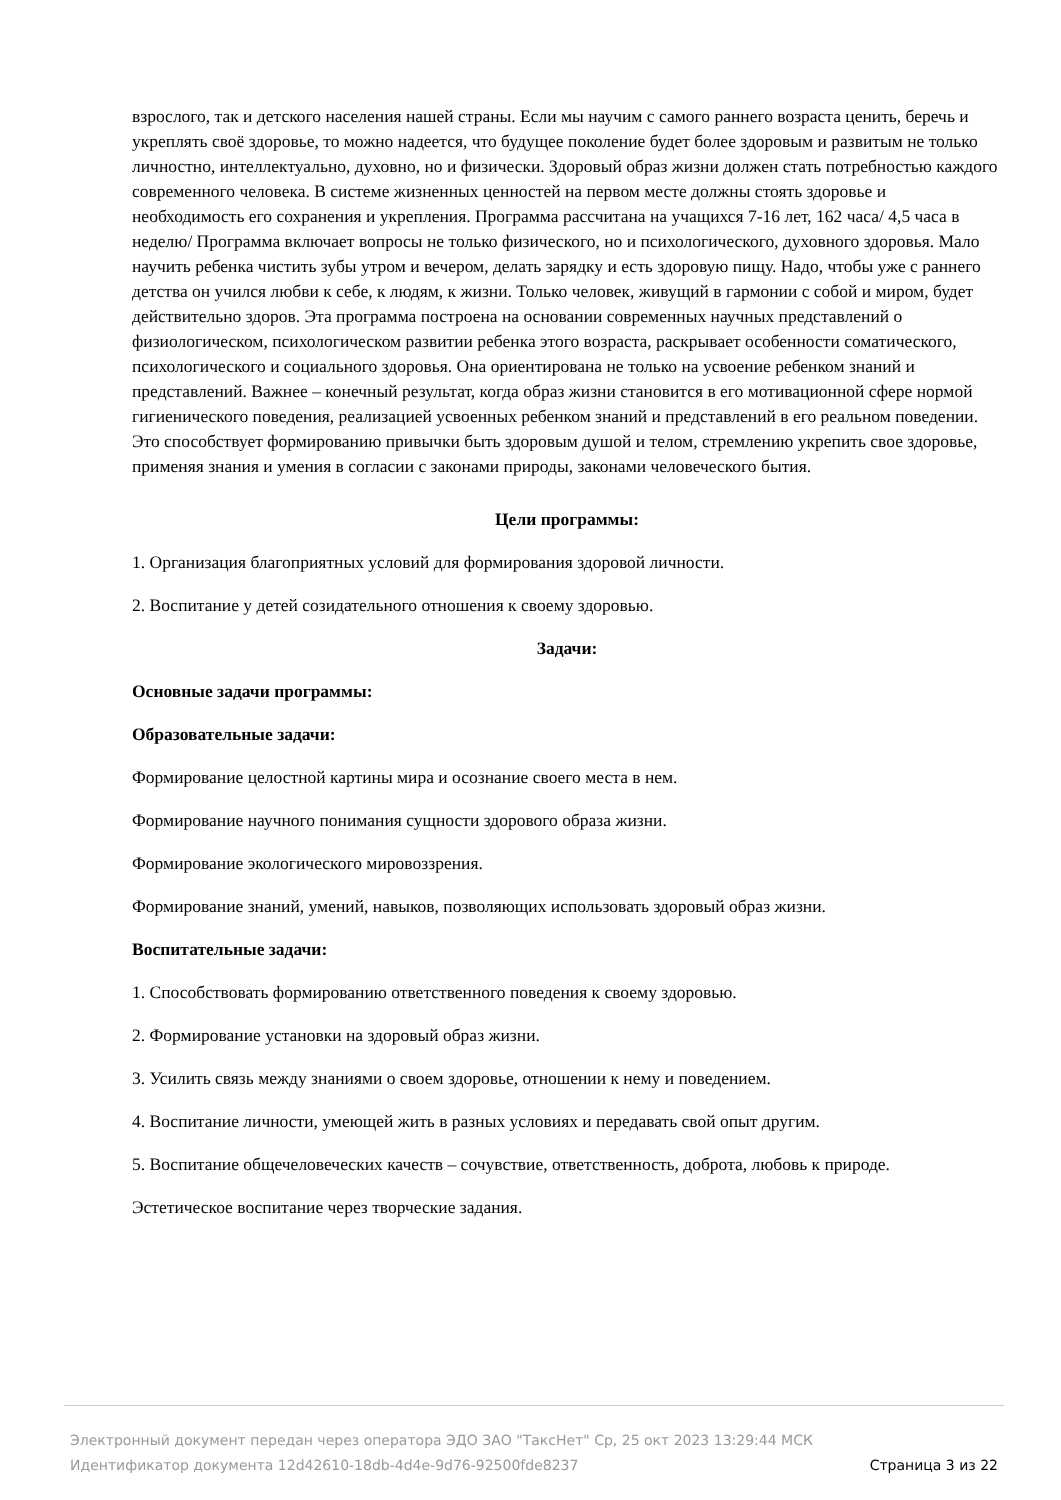взрослого, так и детского населения нашей страны. Если мы научим с самого раннего возраста ценить, беречь и укреплять своё здоровье, то можно надеется, что будущее поколение будет более здоровым и развитым не только личностно, интеллектуально, духовно, но и физически. Здоровый образ жизни должен стать потребностью каждого современного человека. В системе жизненных ценностей на первом месте должны стоять здоровье и необходимость его сохранения и укрепления. Программа рассчитана на учащихся 7-16 лет, 162 часа/ 4,5 часа в неделю/ Программа включает вопросы не только физического, но и психологического, духовного здоровья. Мало научить ребенка чистить зубы утром и вечером, делать зарядку и есть здоровую пищу. Надо, чтобы уже с раннего детства он учился любви к себе, к людям, к жизни. Только человек, живущий в гармонии с собой и миром, будет действительно здоров. Эта программа построена на основании современных научных представлений о физиологическом, психологическом развитии ребенка этого возраста, раскрывает особенности соматического, психологического и социального здоровья. Она ориентирована не только на усвоение ребенком знаний и представлений. Важнее – конечный результат, когда образ жизни становится в его мотивационной сфере нормой гигиенического поведения, реализацией усвоенных ребенком знаний и представлений в его реальном поведении. Это способствует формированию привычки быть здоровым душой и телом, стремлению укрепить свое здоровье, применяя знания и умения в согласии с законами природы, законами человеческого бытия.
Цели программы:
1. Организация благоприятных условий для формирования здоровой личности.
2. Воспитание у детей созидательного отношения к своему здоровью.
Задачи:
Основные задачи программы:
Образовательные задачи:
Формирование целостной картины мира и осознание своего места в нем.
Формирование научного понимания сущности здорового образа жизни.
Формирование экологического мировоззрения.
Формирование знаний, умений, навыков, позволяющих использовать здоровый образ жизни.
Воспитательные задачи:
1. Способствовать формированию ответственного поведения к своему здоровью.
2. Формирование установки на здоровый образ жизни.
3. Усилить связь между знаниями о своем здоровье, отношении к нему и поведением.
4. Воспитание личности, умеющей жить в разных условиях и передавать свой опыт другим.
5. Воспитание общечеловеческих качеств – сочувствие, ответственность, доброта, любовь к природе.
Эстетическое воспитание через творческие задания.
Электронный документ передан через оператора ЭДО ЗАО "ТаксНет" Ср, 25 окт 2023 13:29:44 МСК
Идентификатор документа 12d42610-18db-4d4e-9d76-92500fde8237 Страница 3 из 22